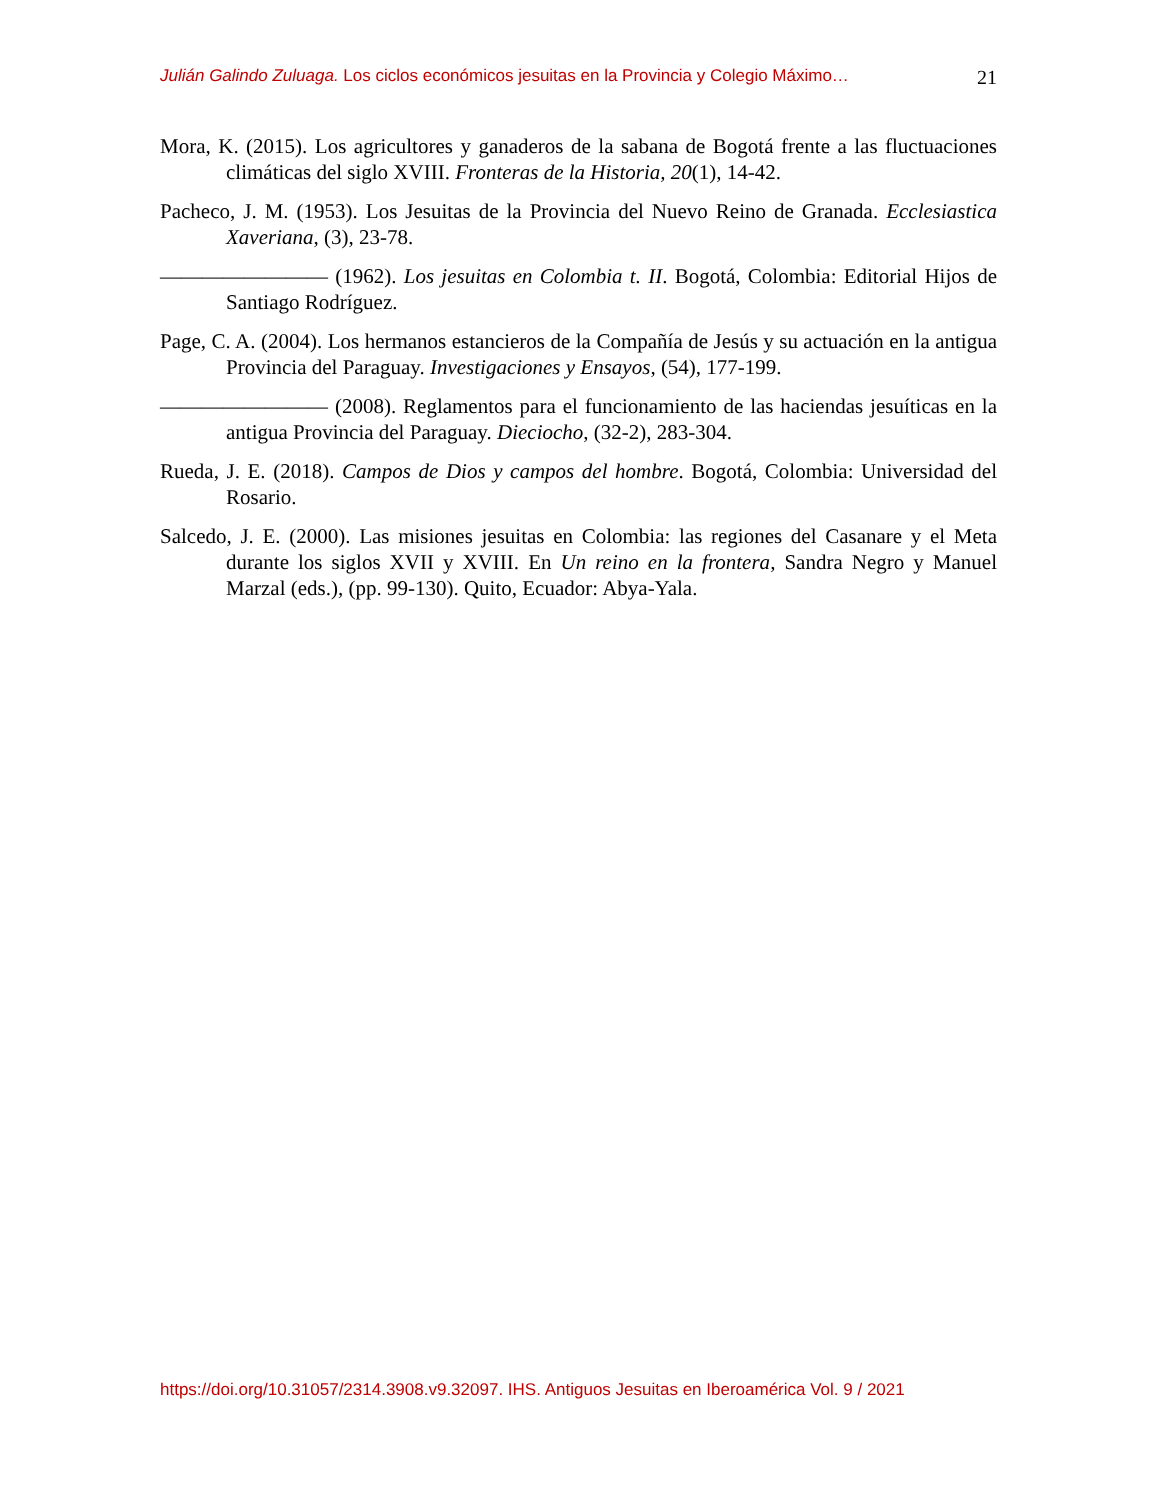Julián Galindo Zuluaga. Los ciclos económicos jesuitas en la Provincia y Colegio Máximo… 21
Mora, K. (2015). Los agricultores y ganaderos de la sabana de Bogotá frente a las fluctuaciones climáticas del siglo XVIII. Fronteras de la Historia, 20(1), 14-42.
Pacheco, J. M. (1953). Los Jesuitas de la Provincia del Nuevo Reino de Granada. Ecclesiastica Xaveriana, (3), 23-78.
———————— (1962). Los jesuitas en Colombia t. II. Bogotá, Colombia: Editorial Hijos de Santiago Rodríguez.
Page, C. A. (2004). Los hermanos estancieros de la Compañía de Jesús y su actuación en la antigua Provincia del Paraguay. Investigaciones y Ensayos, (54), 177-199.
———————— (2008). Reglamentos para el funcionamiento de las haciendas jesuíticas en la antigua Provincia del Paraguay. Dieciocho, (32-2), 283-304.
Rueda, J. E. (2018). Campos de Dios y campos del hombre. Bogotá, Colombia: Universidad del Rosario.
Salcedo, J. E. (2000). Las misiones jesuitas en Colombia: las regiones del Casanare y el Meta durante los siglos XVII y XVIII. En Un reino en la frontera, Sandra Negro y Manuel Marzal (eds.), (pp. 99-130). Quito, Ecuador: Abya-Yala.
https://doi.org/10.31057/2314.3908.v9.32097. IHS. Antiguos Jesuitas en Iberoamérica Vol. 9 / 2021